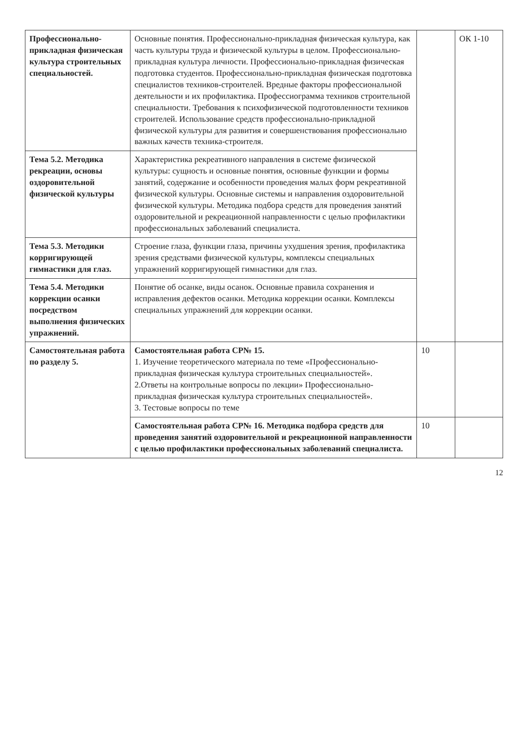| Профессионально-прикладная физическая культура строительных специальностей. | Основные понятия. Профессионально-прикладная физическая культура, как часть культуры труда и физической культуры в целом. Профессионально-прикладная культура личности. Профессионально-прикладная физическая подготовка студентов. Профессионально-прикладная физическая подготовка специалистов техников-строителей. Вредные факторы профессиональной деятельности и их профилактика. Профессиограмма техников строительной специальности. Требования к психофизической подготовленности техников строителей. Использование средств профессионально-прикладной физической культуры для развития и совершенствования профессионально важных качеств техника-строителя. | | ОК 1-10 |
| Тема 5.2. Методика рекреации, основы оздоровительной физической культуры | Характеристика рекреативного направления в системе физической культуры: сущность и основные понятия, основные функции и формы занятий, содержание и особенности проведения малых форм рекреативной физической культуры. Основные системы и направления оздоровительной физической культуры. Методика подбора средств для проведения занятий оздоровительной и рекреационной направленности с целью профилактики профессиональных заболеваний специалиста. | | |
| Тема 5.3. Методики корригирующей гимнастики для глаз. | Строение глаза, функции глаза, причины ухудшения зрения, профилактика зрения средствами физической культуры, комплексы специальных упражнений корригирующей гимнастики для глаз. | | |
| Тема 5.4. Методики коррекции осанки посредством выполнения физических упражнений. | Понятие об осанке, виды осанок. Основные правила сохранения и исправления дефектов осанки. Методика коррекции осанки. Комплексы специальных упражнений для коррекции осанки. | | |
| Самостоятельная работа по разделу 5. | Самостоятельная работа СР№ 15. 1. Изучение теоретического материала по теме «Профессионально-прикладная физическая культура строительных специальностей». 2.Ответы на контрольные вопросы по лекции» Профессионально-прикладная физическая культура строительных специальностей». 3. Тестовые вопросы по теме | 10 | |
| | Самостоятельная работа СР№ 16. Методика подбора средств для проведения занятий оздоровительной и рекреационной направленности с целью профилактики профессиональных заболеваний специалиста. | 10 | |
12